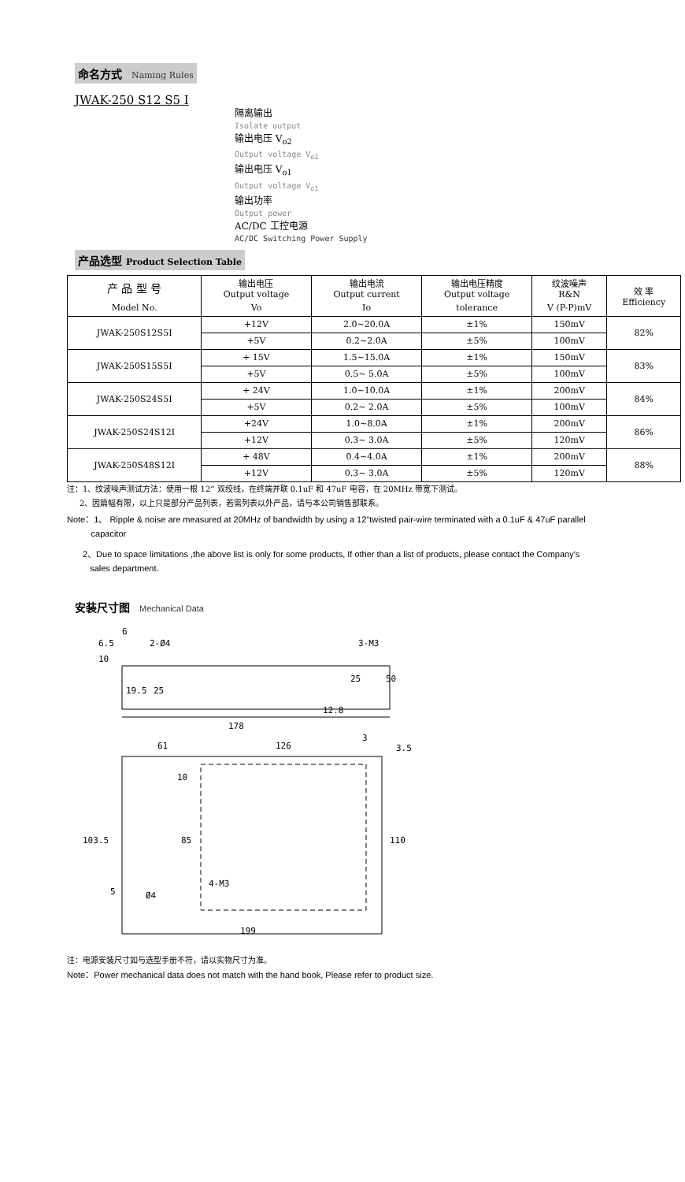命名方式 Naming Rules
JWAK-250 S12 S5 I
隔离输出
Isolate output
输出电压 V<sub>o2</sub>
Output voltage V<sub>o2</sub>
输出电压 V<sub>o1</sub>
Output voltage V<sub>o1</sub>
输出功率
Output power
AC/DC 工控电源
AC/DC Switching Power Supply
产品选型 Product Selection Table
| 产 品 型 号 | 输出电压 Output voltage | 输出电流 Output current | 输出电压精度 Output voltage | 纹波噪声 R&N | 效 率 Efficiency |
| --- | --- | --- | --- | --- | --- |
| Model No. | Vo | Io | tolerance | V (P-P)mV | |
| JWAK-250S12S5I | +12V | 2.0~20.0A | ±1% | 150mV | 82% |
| | +5V | 0.2~2.0A | ±5% | 100mV | |
| JWAK-250S15S5I | + 15V | 1.5~15.0A | ±1% | 150mV | 83% |
| | +5V | 0.5~ 5.0A | ±5% | 100mV | |
| JWAK-250S24S5I | + 24V | 1.0~10.0A | ±1% | 200mV | 84% |
| | +5V | 0.2~ 2.0A | ±5% | 100mV | |
| JWAK-250S24S12I | +24V | 1.0~8.0A | ±1% | 200mV | 86% |
| | +12V | 0.3~ 3.0A | ±5% | 120mV | |
| JWAK-250S48S12I | + 48V | 0.4~4.0A | ±1% | 200mV | 88% |
| | +12V | 0.3~ 3.0A | ±5% | 120mV | |
注：1、纹波噪声测试方法：使用一根 12” 双绞线，在终端并联 0.1uF 和 47uF 电容，在 20MHz 带宽下测试。
2、因篇幅有限，以上只是部分产品列表，若需列表以外产品，请与本公司销售部联系。
Note：1、 Ripple & noise are measured at 20MHz of bandwidth by using a 12"twisted pair-wire terminated with a 0.1uF & 47uF parallel
capacitor
2、Due to space limitations ,the above list is only for some products, If other than a list of products, please contact the Company's
sales department.
安装尺寸图 Mechanical Data
6
6.5
2-Ø4
3-M3
10
25
50
19.5
25
12.8
178
61
126
3
3.5
10
85
103.5
110
5
Ø4
4-M3
199
注：电源安装尺寸如与选型手册不符，请以实物尺寸为准。
Note：Power mechanical data does not match with the hand book, Please refer to product size.